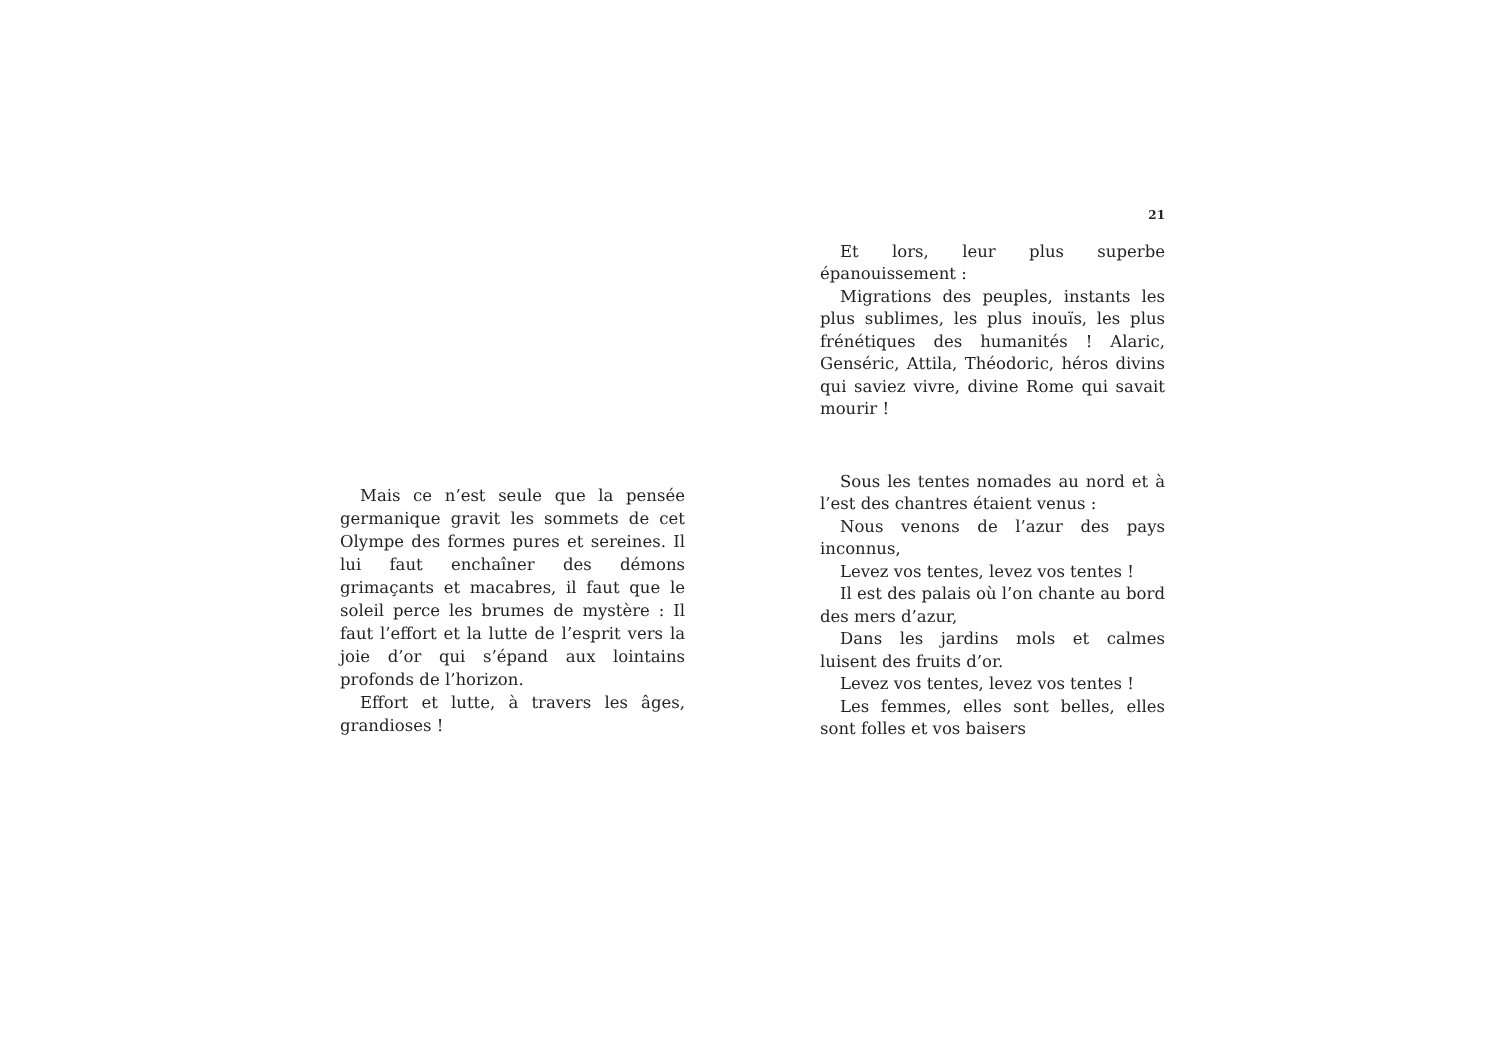Mais ce n’est seule que la pensée germanique gravit les sommets de cet Olympe des formes pures et sereines. Il lui faut enchaîner des démons grimaçants et macabres, il faut que le soleil perce les brumes de mystère : Il faut l’effort et la lutte de l’esprit vers la joie d’or qui s’épand aux lointains profonds de l’horizon.
Effort et lutte, à travers les âges, grandioses !
21
Et lors, leur plus superbe épanouissement :
Migrations des peuples, instants les plus sublimes, les plus inouïs, les plus frénétiques des humanités ! Alaric, Genséric, Attila, Théodoric, héros divins qui saviez vivre, divine Rome qui savait mourir !
Sous les tentes nomades au nord et à l’est des chantres étaient venus :
Nous venons de l’azur des pays inconnus,
Levez vos tentes, levez vos tentes !
Il est des palais où l’on chante au bord des mers d’azur,
Dans les jardins mols et calmes luisent des fruits d’or.
Levez vos tentes, levez vos tentes !
Les femmes, elles sont belles, elles sont folles et vos baisers